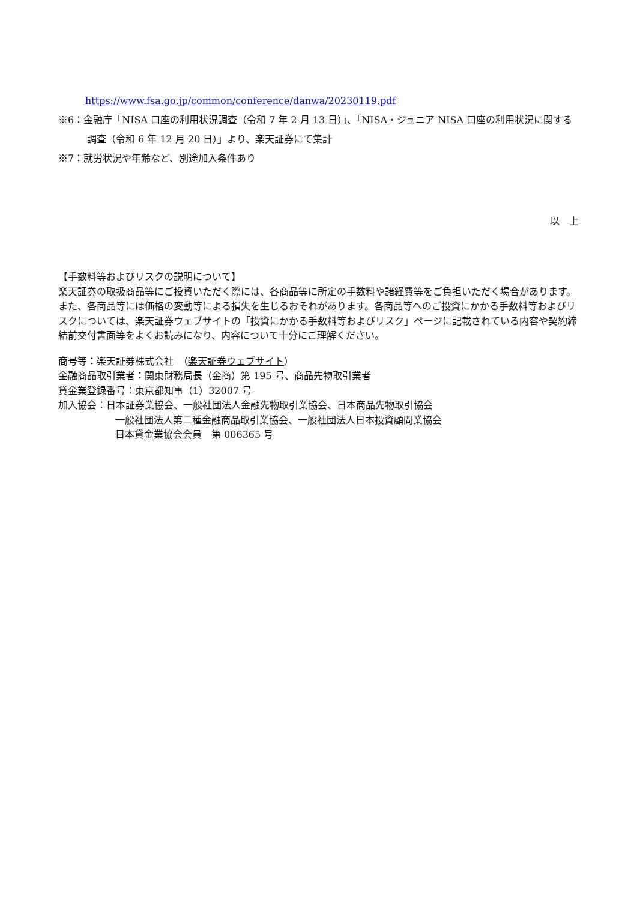https://www.fsa.go.jp/common/conference/danwa/20230119.pdf
※6：金融庁「NISA 口座の利用状況調査（令和 7 年 2 月 13 日）」、「NISA・ジュニア NISA 口座の利用状況に関する調査（令和 6 年 12 月 20 日）」より、楽天証券にて集計
※7：就労状況や年齢など、別途加入条件あり
以　上
【手数料等およびリスクの説明について】
楽天証券の取扱商品等にご投資いただく際には、各商品等に所定の手数料や諸経費等をご負担いただく場合があります。また、各商品等には価格の変動等による損失を生じるおそれがあります。各商品等へのご投資にかかる手数料等およびリスクについては、楽天証券ウェブサイトの「投資にかかる手数料等およびリスク」ページに記載されている内容や契約締結前交付書面等をよくお読みになり、内容について十分にご理解ください。
商号等：楽天証券株式会社　（楽天証券ウェブサイト）
金融商品取引業者：関東財務局長（金商）第 195 号、商品先物取引業者
貸金業登録番号：東京都知事（1）32007 号
加入協会：日本証券業協会、一般社団法人金融先物取引業協会、日本商品先物取引協会
一般社団法人第二種金融商品取引業協会、一般社団法人日本投資顧問業協会
日本貸金業協会会員　第 006365 号